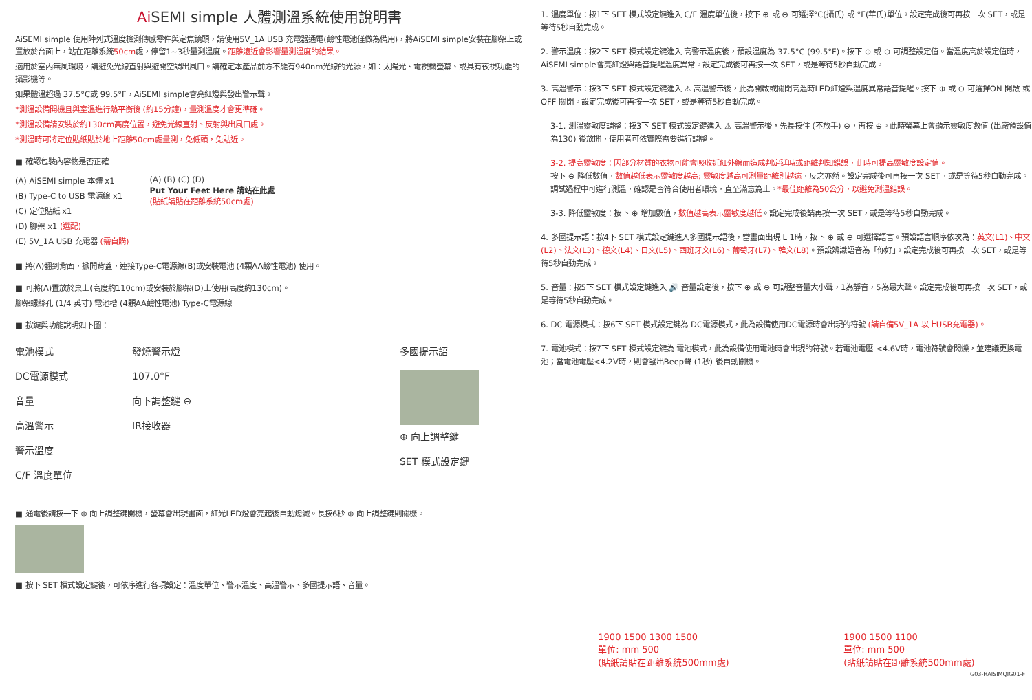AiSEMI simple 人體測溫系統使用說明書
AiSEMI simple 使用陣列式溫度檢測傳感零件與定焦鏡頭，請使用5V_1A USB 充電器通電(鹼性電池僅做為備用)，將AiSEMI simple安裝在腳架上或置放於台面上，站在距離系統50cm處，停留1~3秒量測溫度。距離遠近會影響量測溫度的結果。
適用於室內無風環境，請避免光線直射與避開空調出風口。請確定本產品前方不能有940nm光線的光源，如：太陽光、電視機螢幕、或具有夜視功能的攝影機等。
如果體溫超過 37.5°C或 99.5°F，AiSEMI simple會亮紅燈與發出警示聲。
*測溫設備開機且與室溫進行熱平衡後 (約15分鐘)，量測溫度才會更準確。
*測溫設備請安裝於約130cm高度位置，避免光線直射、反射與出風口處。
*測溫時可將定位貼紙貼於地上距離50cm處量測，免低頭，免貼近。
■ 確認包裝內容物是否正確
(A) AiSEMI simple 本體 x1
(B) Type-C to USB 電源線 x1
(C) 定位貼紙 x1
(D) 腳架 x1 (選配)
(E) 5V_1A USB 充電器 (需自購)
(A) (B) (C) (D)
Put Your Feet Here 請站在此處
(貼紙請貼在距離系統50cm處)
■ 將(A)翻到背面，掀開背蓋，連接Type-C電源線(B)或安裝電池 (4顆AA鹼性電池) 使用。
■ 可將(A)置放於桌上(高度約110cm)或安裝於腳架(D)上使用(高度約130cm)。
腳架螺絲孔 (1/4 英寸) 電池槽 (4顆AA鹼性電池) Type-C電源線
■ 按鍵與功能說明如下圖：
電池模式
DC電源模式
音量
高溫警示
警示溫度
C/F 溫度單位
發燒警示燈
107.0°F
向下調整鍵 ⊖
IR接收器
多國提示語
⊕ 向上調整鍵
SET 模式設定鍵
■ 通電後請按一下 ⊕ 向上調整鍵開機，螢幕會出現畫面，紅光LED燈會亮起後自動熄滅。長按6秒 ⊕ 向上調整鍵則關機。
■ 按下 SET 模式設定鍵後，可依序進行各項設定：溫度單位、警示溫度、高溫警示、多國提示語、音量。
1. 溫度單位：按1下 SET 模式設定鍵進入 C/F 溫度單位後，按下 ⊕ 或 ⊖ 可選擇°C(攝氏) 或 °F(華氏)單位。設定完成後可再按一次 SET，或是等待5秒自動完成。
2. 警示溫度：按2下 SET 模式設定鍵進入 高警示溫度後，預設溫度為 37.5°C (99.5°F)。按下 ⊕ 或 ⊖ 可調整設定值。當溫度高於設定值時，AiSEMI simple會亮紅燈與語音提醒溫度異常。設定完成後可再按一次 SET，或是等待5秒自動完成。
3. 高溫警示：按3下 SET 模式設定鍵進入 ⚠ 高溫警示後，此為開啟或關閉高溫時LED紅燈與溫度異常語音提醒。按下 ⊕ 或 ⊖ 可選擇ON 開啟 或 OFF 關閉。設定完成後可再按一次 SET，或是等待5秒自動完成。
3-1. 測溫靈敏度調整：按3下 SET 模式設定鍵進入 ⚠ 高溫警示後，先長按住 (不放手) ⊖，再按 ⊕。此時螢幕上會顯示靈敏度數值 (出廠預設值為130) 後放開，使用者可依實際需要進行調整。
3-2. 提高靈敏度：因部分材質的衣物可能會吸收近紅外線而造成判定延時或距離判知錯誤，此時可提高靈敏度設定值。
按下 ⊖ 降低數值，數值越低表示靈敏度越高; 靈敏度越高可測量距離則越遠，反之亦然。設定完成後可再按一次 SET，或是等待5秒自動完成。調試過程中可進行測溫，確認是否符合使用者環境，直至滿意為止。*最佳距離為50公分，以避免測溫錯誤。
3-3. 降低靈敏度：按下 ⊕ 增加數值，數值越高表示靈敏度越低。設定完成後請再按一次 SET，或是等待5秒自動完成。
4. 多國提示語：按4下 SET 模式設定鍵進入多國提示語後，當畫面出現 L 1時，按下 ⊕ 或 ⊖ 可選擇語言。預設語言順序依次為：英文(L1)、中文(L2)、法文(L3)、德文(L4)、日文(L5)、西班牙文(L6)、葡萄牙(L7)、韓文(L8)。預設辨識語音為「你好」。設定完成後可再按一次 SET，或是等待5秒自動完成。
5. 音量：按5下 SET 模式設定鍵進入 🔊 音量設定後，按下 ⊕ 或 ⊖ 可調整音量大小聲，1為靜音，5為最大聲。設定完成後可再按一次 SET，或是等待5秒自動完成。
6. DC 電源模式：按6下 SET 模式設定鍵為 DC電源模式，此為設備使用DC電源時會出現的符號 (請自備5V_1A 以上USB充電器)。
7. 電池模式：按7下 SET 模式設定鍵為 電池模式，此為設備使用電池時會出現的符號。若電池電壓 <4.6V時，電池符號會閃爍，並建議更換電池；當電池電壓<4.2V時，則會發出Beep聲 (1秒) 後自動關機。
1900 1500 1300 1500
單位: mm 500
(貼紙請貼在距離系統500mm處)
1900 1500 1100
單位: mm 500
(貼紙請貼在距離系統500mm處)
G03-HAISIMQIG01-F